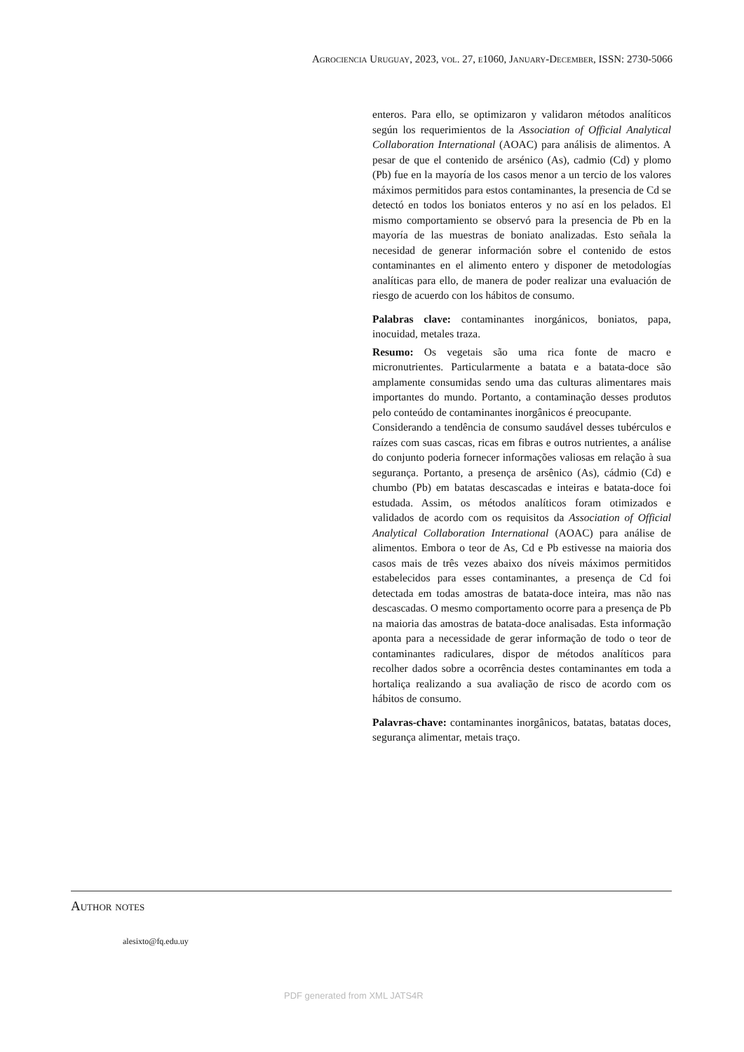Agrociencia Uruguay, 2023, vol. 27, e1060, January-December, ISSN: 2730-5066
enteros. Para ello, se optimizaron y validaron métodos analíticos según los requerimientos de la Association of Official Analytical Collaboration International (AOAC) para análisis de alimentos. A pesar de que el contenido de arsénico (As), cadmio (Cd) y plomo (Pb) fue en la mayoría de los casos menor a un tercio de los valores máximos permitidos para estos contaminantes, la presencia de Cd se detectó en todos los boniatos enteros y no así en los pelados. El mismo comportamiento se observó para la presencia de Pb en la mayoría de las muestras de boniato analizadas. Esto señala la necesidad de generar información sobre el contenido de estos contaminantes en el alimento entero y disponer de metodologías analíticas para ello, de manera de poder realizar una evaluación de riesgo de acuerdo con los hábitos de consumo.
Palabras clave: contaminantes inorgánicos, boniatos, papa, inocuidad, metales traza.
Resumo: Os vegetais são uma rica fonte de macro e micronutrientes. Particularmente a batata e a batata-doce são amplamente consumidas sendo uma das culturas alimentares mais importantes do mundo. Portanto, a contaminação desses produtos pelo conteúdo de contaminantes inorgânicos é preocupante.
Considerando a tendência de consumo saudável desses tubérculos e raízes com suas cascas, ricas em fibras e outros nutrientes, a análise do conjunto poderia fornecer informações valiosas em relação à sua segurança. Portanto, a presença de arsênico (As), cádmio (Cd) e chumbo (Pb) em batatas descascadas e inteiras e batata-doce foi estudada. Assim, os métodos analíticos foram otimizados e validados de acordo com os requisitos da Association of Official Analytical Collaboration International (AOAC) para análise de alimentos. Embora o teor de As, Cd e Pb estivesse na maioria dos casos mais de três vezes abaixo dos níveis máximos permitidos estabelecidos para esses contaminantes, a presença de Cd foi detectada em todas amostras de batata-doce inteira, mas não nas descascadas. O mesmo comportamento ocorre para a presença de Pb na maioria das amostras de batata-doce analisadas. Esta informação aponta para a necessidade de gerar informação de todo o teor de contaminantes radiculares, dispor de métodos analíticos para recolher dados sobre a ocorrência destes contaminantes em toda a hortaliça realizando a sua avaliação de risco de acordo com os hábitos de consumo.
Palavras-chave: contaminantes inorgânicos, batatas, batatas doces, segurança alimentar, metais traço.
Author notes
alesixto@fq.edu.uy
PDF generated from XML JATS4R